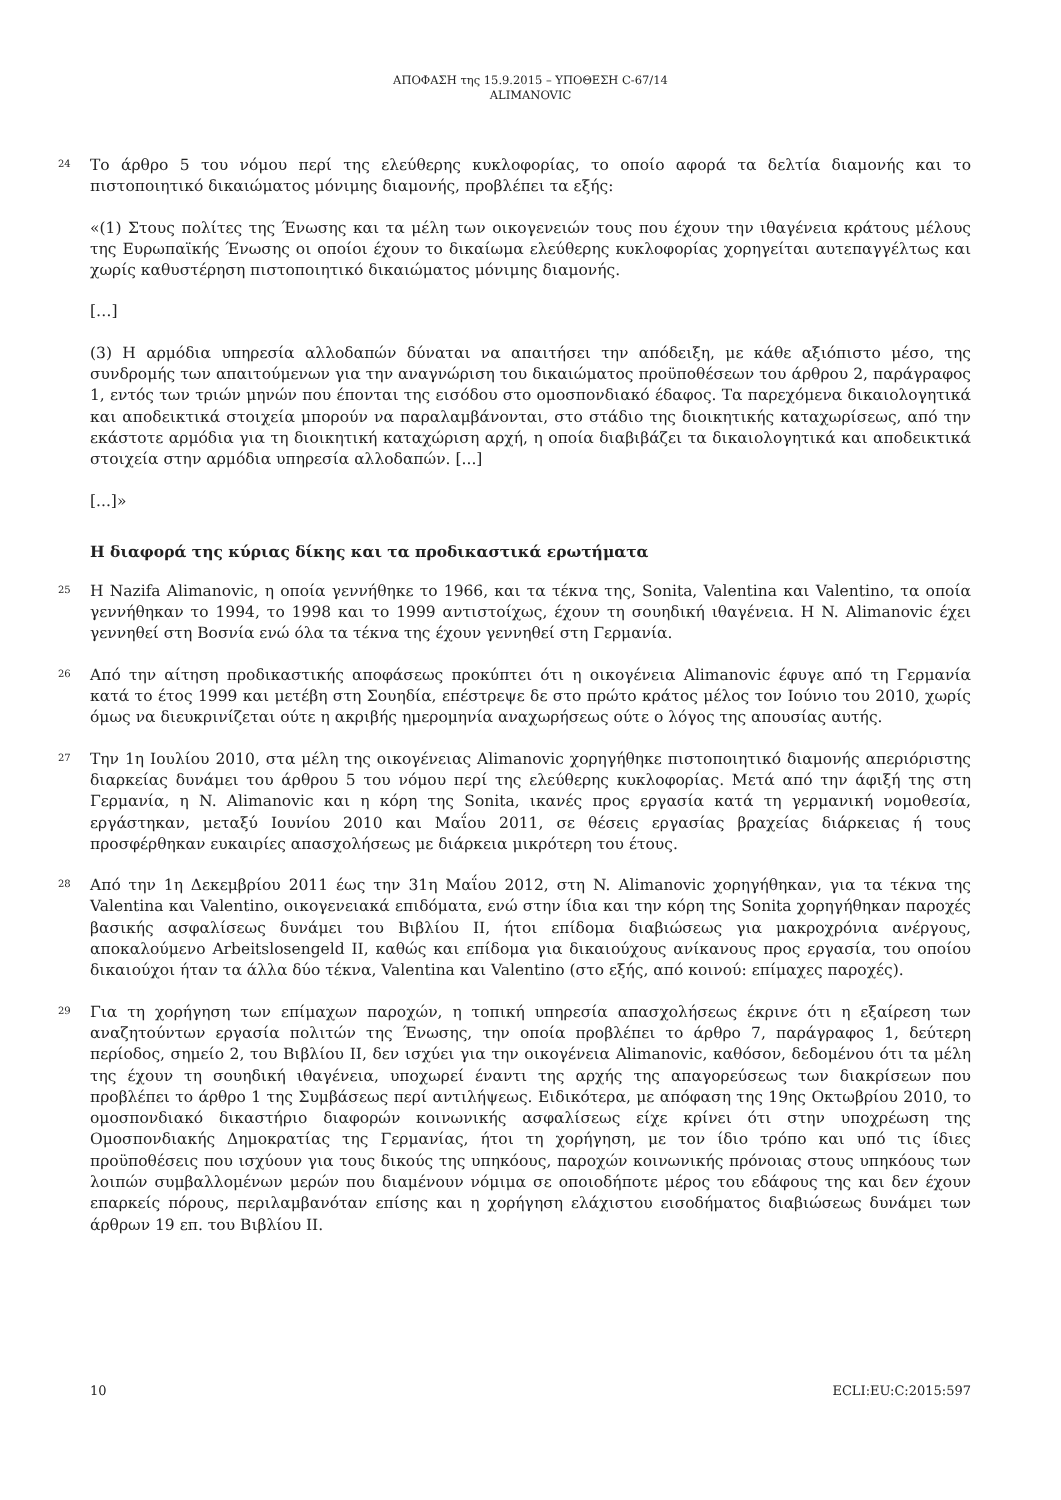ΑΠΟΦΑΣΗ της 15.9.2015 – ΥΠΟΘΕΣΗ C-67/14
ALIMANOVIC
24
Το άρθρο 5 του νόμου περί της ελεύθερης κυκλοφορίας, το οποίο αφορά τα δελτία διαμονής και το πιστοποιητικό δικαιώματος μόνιμης διαμονής, προβλέπει τα εξής:
«(1) Στους πολίτες της Ένωσης και τα μέλη των οικογενειών τους που έχουν την ιθαγένεια κράτους μέλους της Ευρωπαϊκής Ένωσης οι οποίοι έχουν το δικαίωμα ελεύθερης κυκλοφορίας χορηγείται αυτεπαγγέλτως και χωρίς καθυστέρηση πιστοποιητικό δικαιώματος μόνιμης διαμονής.
[…]
(3) Η αρμόδια υπηρεσία αλλοδαπών δύναται να απαιτήσει την απόδειξη, με κάθε αξιόπιστο μέσο, της συνδρομής των απαιτούμενων για την αναγνώριση του δικαιώματος προϋποθέσεων του άρθρου 2, παράγραφος 1, εντός των τριών μηνών που έπονται της εισόδου στο ομοσπονδιακό έδαφος. Τα παρεχόμενα δικαιολογητικά και αποδεικτικά στοιχεία μπορούν να παραλαμβάνονται, στο στάδιο της διοικητικής καταχωρίσεως, από την εκάστοτε αρμόδια για τη διοικητική καταχώριση αρχή, η οποία διαβιβάζει τα δικαιολογητικά και αποδεικτικά στοιχεία στην αρμόδια υπηρεσία αλλοδαπών. [...]
[...]»
Η διαφορά της κύριας δίκης και τα προδικαστικά ερωτήματα
25
Η Nazifa Alimanovic, η οποία γεννήθηκε το 1966, και τα τέκνα της, Sonita, Valentina και Valentino, τα οποία γεννήθηκαν το 1994, το 1998 και το 1999 αντιστοίχως, έχουν τη σουηδική ιθαγένεια. Η N. Alimanovic έχει γεννηθεί στη Βοσνία ενώ όλα τα τέκνα της έχουν γεννηθεί στη Γερμανία.
26
Από την αίτηση προδικαστικής αποφάσεως προκύπτει ότι η οικογένεια Alimanovic έφυγε από τη Γερμανία κατά το έτος 1999 και μετέβη στη Σουηδία, επέστρεψε δε στο πρώτο κράτος μέλος τον Ιούνιο του 2010, χωρίς όμως να διευκρινίζεται ούτε η ακριβής ημερομηνία αναχωρήσεως ούτε ο λόγος της απουσίας αυτής.
27
Την 1η Ιουλίου 2010, στα μέλη της οικογένειας Alimanovic χορηγήθηκε πιστοποιητικό διαμονής απεριόριστης διαρκείας δυνάμει του άρθρου 5 του νόμου περί της ελεύθερης κυκλοφορίας. Μετά από την άφιξή της στη Γερμανία, η N. Alimanovic και η κόρη της Sonita, ικανές προς εργασία κατά τη γερμανική νομοθεσία, εργάστηκαν, μεταξύ Ιουνίου 2010 και Μαΐου 2011, σε θέσεις εργασίας βραχείας διάρκειας ή τους προσφέρθηκαν ευκαιρίες απασχολήσεως με διάρκεια μικρότερη του έτους.
28
Από την 1η Δεκεμβρίου 2011 έως την 31η Μαΐου 2012, στη N. Alimanovic χορηγήθηκαν, για τα τέκνα της Valentina και Valentino, οικογενειακά επιδόματα, ενώ στην ίδια και την κόρη της Sonita χορηγήθηκαν παροχές βασικής ασφαλίσεως δυνάμει του Βιβλίου II, ήτοι επίδομα διαβιώσεως για μακροχρόνια ανέργους, αποκαλούμενο Arbeitslosengeld II, καθώς και επίδομα για δικαιούχους ανίκανους προς εργασία, του οποίου δικαιούχοι ήταν τα άλλα δύο τέκνα, Valentina και Valentino (στο εξής, από κοινού: επίμαχες παροχές).
29
Για τη χορήγηση των επίμαχων παροχών, η τοπική υπηρεσία απασχολήσεως έκρινε ότι η εξαίρεση των αναζητούντων εργασία πολιτών της Ένωσης, την οποία προβλέπει το άρθρο 7, παράγραφος 1, δεύτερη περίοδος, σημείο 2, του Βιβλίου II, δεν ισχύει για την οικογένεια Alimanovic, καθόσον, δεδομένου ότι τα μέλη της έχουν τη σουηδική ιθαγένεια, υποχωρεί έναντι της αρχής της απαγορεύσεως των διακρίσεων που προβλέπει το άρθρο 1 της Συμβάσεως περί αντιλήψεως. Ειδικότερα, με απόφαση της 19ης Οκτωβρίου 2010, το ομοσπονδιακό δικαστήριο διαφορών κοινωνικής ασφαλίσεως είχε κρίνει ότι στην υποχρέωση της Ομοσπονδιακής Δημοκρατίας της Γερμανίας, ήτοι τη χορήγηση, με τον ίδιο τρόπο και υπό τις ίδιες προϋποθέσεις που ισχύουν για τους δικούς της υπηκόους, παροχών κοινωνικής πρόνοιας στους υπηκόους των λοιπών συμβαλλομένων μερών που διαμένουν νόμιμα σε οποιοδήποτε μέρος του εδάφους της και δεν έχουν επαρκείς πόρους, περιλαμβανόταν επίσης και η χορήγηση ελάχιστου εισοδήματος διαβιώσεως δυνάμει των άρθρων 19 επ. του Βιβλίου II.
10 ECLI:EU:C:2015:597